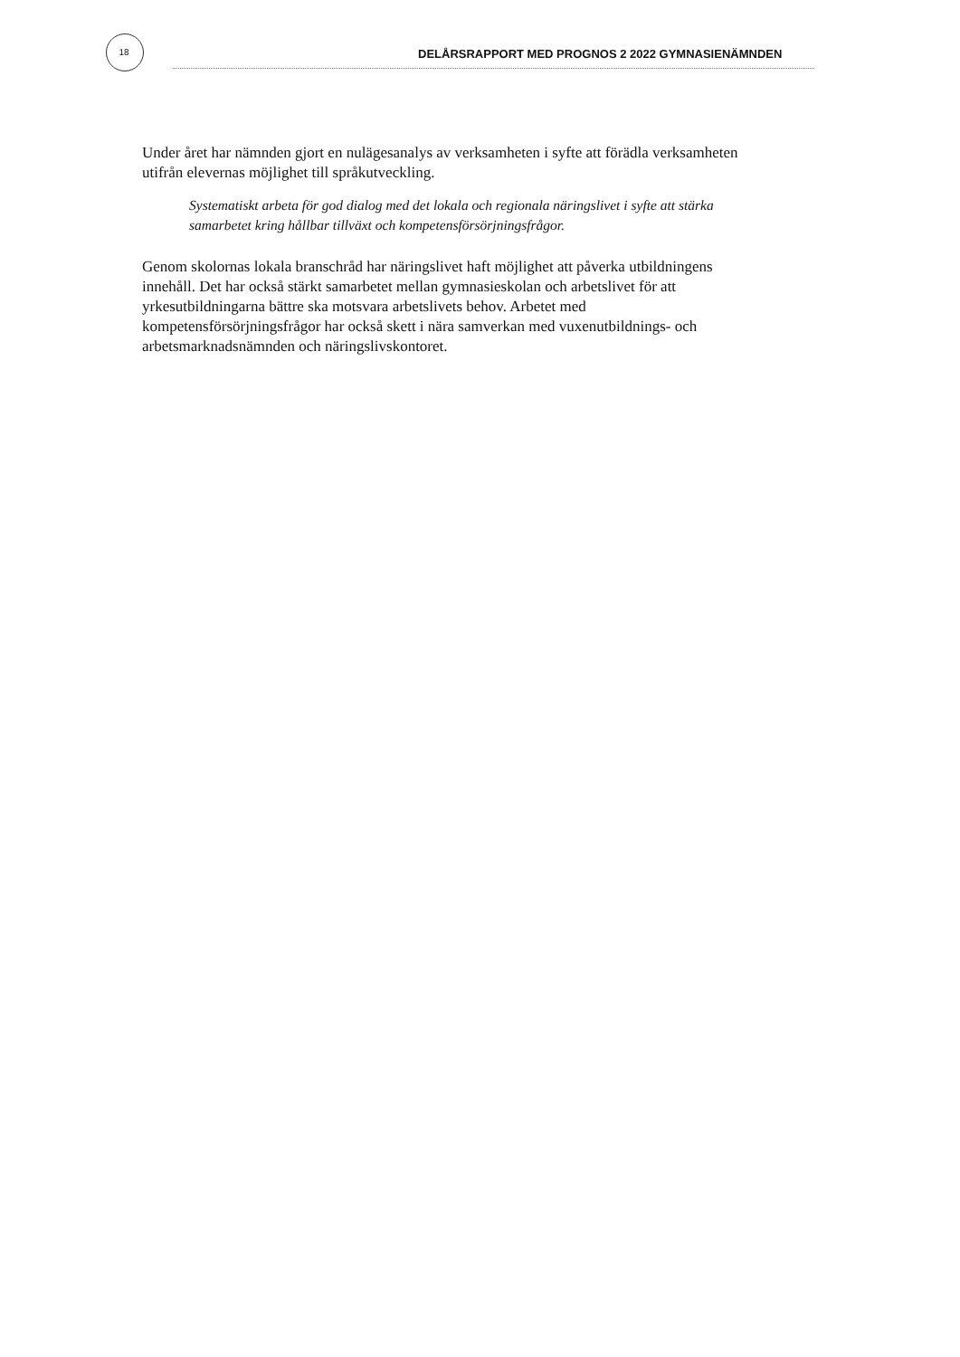18
DELÅRSRAPPORT MED PROGNOS 2 2022 GYMNASIENÄMNDEN
Under året har nämnden gjort en nulägesanalys av verksamheten i syfte att förädla verksamheten utifrån elevernas möjlighet till språkutveckling.
Systematiskt arbeta för god dialog med det lokala och regionala näringslivet i syfte att stärka samarbetet kring hållbar tillväxt och kompetensförsörjningsfrågor.
Genom skolornas lokala branschråd har näringslivet haft möjlighet att påverka utbildningens innehåll. Det har också stärkt samarbetet mellan gymnasieskolan och arbetslivet för att yrkesutbildningarna bättre ska motsvara arbetslivets behov. Arbetet med kompetensförsörjningsfrågor har också skett i nära samverkan med vuxenutbildnings- och arbetsmarknadsnämnden och näringslivskontoret.